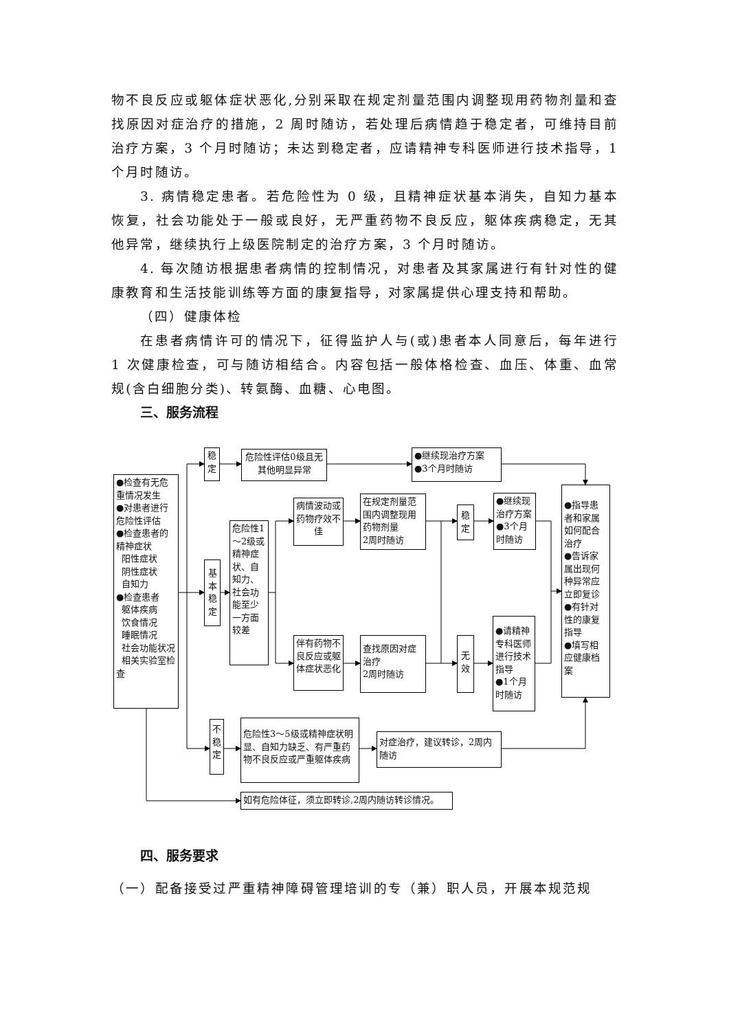物不良反应或躯体症状恶化,分别采取在规定剂量范围内调整现用药物剂量和查找原因对症治疗的措施，2 周时随访，若处理后病情趋于稳定者，可维持目前治疗方案，3 个月时随访；未达到稳定者，应请精神专科医师进行技术指导，1 个月时随访。
3. 病情稳定患者。若危险性为 0 级，且精神症状基本消失，自知力基本恢复，社会功能处于一般或良好，无严重药物不良反应，躯体疾病稳定，无其他异常，继续执行上级医院制定的治疗方案，3 个月时随访。
4. 每次随访根据患者病情的控制情况，对患者及其家属进行有针对性的健康教育和生活技能训练等方面的康复指导，对家属提供心理支持和帮助。
（四）健康体检
在患者病情许可的情况下，征得监护人与(或)患者本人同意后，每年进行 1 次健康检查，可与随访相结合。内容包括一般体格检查、血压、体重、血常规(含白细胞分类)、转氨酶、血糖、心电图。
三、服务流程
●检查有无危重情况发生
●对患者进行危险性评估
●检查患者的精神症状
阳性症状
阴性症状
自知力
●检查患者
躯体疾病
饮食情况
睡眠情况
社会功能状况
相关实验室检查
稳
定
危险性评估0级且无其他明显异常
●继续现治疗方案
●3个月时随访
基
本
稳
定
危险性1～2级或精神症状、自知力、社会功能至少一方面较差
病情波动或药物疗效不佳
在规定剂量范围内调整现用药物剂量
2周时随访
稳
定
●继续现治疗方案
●3个月时随访
●指导患者和家属如何配合治疗
●告诉家属出现何种异常应立即复诊
●有针对性的康复指导
●填写相应健康档案
伴有药物不良反应或躯体症状恶化
查找原因对症治疗
2周时随访
无
效
●请精神专科医师进行技术指导
●1个月时随访
不
稳
定
危险性3～5级或精神症状明显、自知力缺乏、有严重药物不良反应或严重躯体疾病
对症治疗，建议转诊，2周内随访
如有危险体征，须立即转诊,2周内随访转诊情况。
四、服务要求
（一）配备接受过严重精神障碍管理培训的专（兼）职人员，开展本规范规